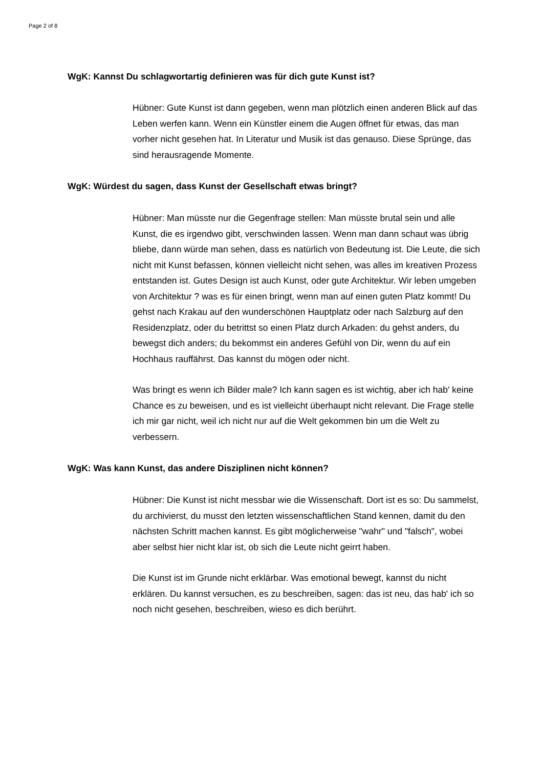Page 2 of 8
WgK: Kannst Du schlagwortartig definieren was für dich gute Kunst ist?
Hübner: Gute Kunst ist dann gegeben, wenn man plötzlich einen anderen Blick auf das Leben werfen kann. Wenn ein Künstler einem die Augen öffnet für etwas, das man vorher nicht gesehen hat. In Literatur und Musik ist das genauso. Diese Sprünge, das sind herausragende Momente.
WgK: Würdest du sagen, dass Kunst der Gesellschaft etwas bringt?
Hübner: Man müsste nur die Gegenfrage stellen: Man müsste brutal sein und alle Kunst, die es irgendwo gibt, verschwinden lassen. Wenn man dann schaut was übrig bliebe, dann würde man sehen, dass es natürlich von Bedeutung ist. Die Leute, die sich nicht mit Kunst befassen, können vielleicht nicht sehen, was alles im kreativen Prozess entstanden ist. Gutes Design ist auch Kunst, oder gute Architektur. Wir leben umgeben von Architektur ? was es für einen bringt, wenn man auf einen guten Platz kommt! Du gehst nach Krakau auf den wunderschönen Hauptplatz oder nach Salzburg auf den Residenzplatz, oder du betrittst so einen Platz durch Arkaden: du gehst anders, du bewegst dich anders; du bekommst ein anderes Gefühl von Dir, wenn du auf ein Hochhaus rauffährst. Das kannst du mögen oder nicht.
Was bringt es wenn ich Bilder male? Ich kann sagen es ist wichtig, aber ich hab' keine Chance es zu beweisen, und es ist vielleicht überhaupt nicht relevant. Die Frage stelle ich mir gar nicht, weil ich nicht nur auf die Welt gekommen bin um die Welt zu verbessern.
WgK: Was kann Kunst, das andere Disziplinen nicht können?
Hübner: Die Kunst ist nicht messbar wie die Wissenschaft. Dort ist es so: Du sammelst, du archivierst, du musst den letzten wissenschaftlichen Stand kennen, damit du den nächsten Schritt machen kannst. Es gibt möglicherweise "wahr" und "falsch", wobei aber selbst hier nicht klar ist, ob sich die Leute nicht geirrt haben.
Die Kunst ist im Grunde nicht erklärbar. Was emotional bewegt, kannst du nicht erklären. Du kannst versuchen, es zu beschreiben, sagen: das ist neu, das hab' ich so noch nicht gesehen, beschreiben, wieso es dich berührt.